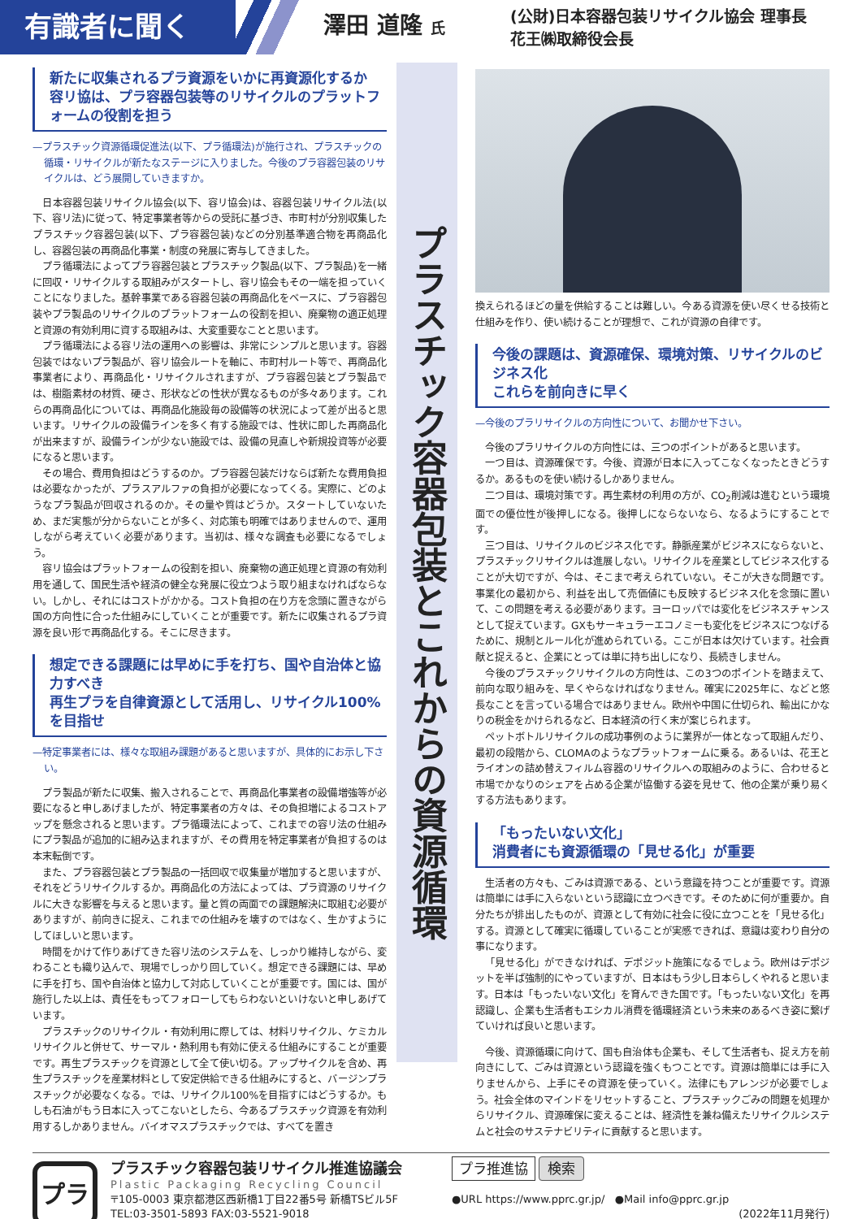有識者に聞く
澤田 道隆 氏
(公財)日本容器包装リサイクル協会 理事長
花王㈱取締役会長
新たに収集されるプラ資源をいかに再資源化するか
容リ協は、プラ容器包装等のリサイクルのプラットフォームの役割を担う
—プラスチック資源循環促進法(以下、プラ循環法)が施行され、プラスチックの循環・リサイクルが新たなステージに入りました。今後のプラ容器包装のリサイクルは、どう展開していきますか。
日本容器包装リサイクル協会(以下、容リ協会)は、容器包装リサイクル法(以下、容リ法)に従って、特定事業者等からの受託に基づき、市町村が分別収集したプラスチック容器包装(以下、プラ容器包装)などの分別基準適合物を再商品化し、容器包装の再商品化事業・制度の発展に寄与してきました。
プラ循環法によってプラ容器包装とプラスチック製品(以下、プラ製品)を一緒に回収・リサイクルする取組みがスタートし、容リ協会もその一端を担っていくことになりました。基幹事業である容器包装の再商品化をベースに、プラ容器包装やプラ製品のリサイクルのプラットフォームの役割を担い、廃棄物の適正処理と資源の有効利用に資する取組みは、大変重要なことと思います。
プラ循環法による容リ法の運用への影響は、非常にシンプルと思います。容器包装ではないプラ製品が、容リ協会ルートを軸に、市町村ルート等で、再商品化事業者により、再商品化・リサイクルされますが、プラ容器包装とプラ製品では、樹脂素材の材質、硬さ、形状などの性状が異なるものが多々あります。これらの再商品化については、再商品化施設毎の設備等の状況によって差が出ると思います。リサイクルの設備ラインを多く有する施設では、性状に即した再商品化が出来ますが、設備ラインが少ない施設では、設備の見直しや新規投資等が必要になると思います。
その場合、費用負担はどうするのか。プラ容器包装だけならば新たな費用負担は必要なかったが、プラスアルファの負担が必要になってくる。実際に、どのようなプラ製品が回収されるのか。その量や質はどうか。スタートしていないため、まだ実態が分からないことが多く、対応策も明確ではありませんので、運用しながら考えていく必要があります。当初は、様々な調査も必要になるでしょう。
容リ協会はプラットフォームの役割を担い、廃棄物の適正処理と資源の有効利用を通して、国民生活や経済の健全な発展に役立つよう取り組まなければならない。しかし、それにはコストがかかる。コスト負担の在り方を念頭に置きながら国の方向性に合った仕組みにしていくことが重要です。新たに収集されるプラ資源を良い形で再商品化する。そこに尽きます。
想定できる課題には早めに手を打ち、国や自治体と協力すべき
再生プラを自律資源として活用し、リサイクル100%を目指せ
—特定事業者には、様々な取組み課題があると思いますが、具体的にお示し下さい。
プラ製品が新たに収集、搬入されることで、再商品化事業者の設備増強等が必要になると申しあげましたが、特定事業者の方々は、その負担増によるコストアップを懸念されると思います。プラ循環法によって、これまでの容リ法の仕組みにプラ製品が追加的に組み込まれますが、その費用を特定事業者が負担するのは本末転倒です。
また、プラ容器包装とプラ製品の一括回収で収集量が増加すると思いますが、それをどうリサイクルするか。再商品化の方法によっては、プラ資源のリサイクルに大きな影響を与えると思います。量と質の両面での課題解決に取組む必要がありますが、前向きに捉え、これまでの仕組みを壊すのではなく、生かすようにしてほしいと思います。
時間をかけて作りあげてきた容リ法のシステムを、しっかり維持しながら、変わることも織り込んで、現場でしっかり回していく。想定できる課題には、早めに手を打ち、国や自治体と協力して対応していくことが重要です。国には、国が施行した以上は、責任をもってフォローしてもらわないといけないと申しあげています。
プラスチックのリサイクル・有効利用に際しては、材料リサイクル、ケミカルリサイクルと併せて、サーマル・熱利用も有効に使える仕組みにすることが重要です。再生プラスチックを資源として全て使い切る。アップサイクルを含め、再生プラスチックを産業材料として安定供給できる仕組みにすると、バージンプラスチックが必要なくなる。では、リサイクル100%を目指すにはどうするか。もしも石油がもう日本に入ってこないとしたら、今あるプラスチック資源を有効利用するしかありません。バイオマスプラスチックでは、すべてを置き
プラスチック容器包装とこれからの資源循環
換えられるほどの量を供給することは難しい。今ある資源を使い尽くせる技術と仕組みを作り、使い続けることが理想で、これが資源の自律です。
今後の課題は、資源確保、環境対策、リサイクルのビジネス化
これらを前向きに早く
—今後のプラリサイクルの方向性について、お聞かせ下さい。
今後のプラリサイクルの方向性には、三つのポイントがあると思います。
一つ目は、資源確保です。今後、資源が日本に入ってこなくなったときどうするか。あるものを使い続けるしかありません。
二つ目は、環境対策です。再生素材の利用の方が、CO<sub>2</sub>削減は進むという環境面での優位性が後押しになる。後押しにならないなら、なるようにすることです。
三つ目は、リサイクルのビジネス化です。静脈産業がビジネスにならないと、プラスチックリサイクルは進展しない。リサイクルを産業としてビジネス化することが大切ですが、今は、そこまで考えられていない。そこが大きな問題です。事業化の最初から、利益を出して売価値にも反映するビジネス化を念頭に置いて、この問題を考える必要があります。ヨーロッパでは変化をビジネスチャンスとして捉えています。GXもサーキュラーエコノミーも変化をビジネスにつなげるために、規制とルール化が進められている。ここが日本は欠けています。社会貢献と捉えると、企業にとっては単に持ち出しになり、長続きしません。
今後のプラスチックリサイクルの方向性は、この3つのポイントを踏まえて、前向な取り組みを、早くやらなければなりません。確実に2025年に、などと悠長なことを言っている場合ではありません。欧州や中国に仕切られ、輸出にかなりの税金をかけられるなど、日本経済の行く末が案じられます。
ペットボトルリサイクルの成功事例のように業界が一体となって取組んだり、最初の段階から、CLOMAのようなプラットフォームに乗る。あるいは、花王とライオンの詰め替えフィルム容器のリサイクルへの取組みのように、合わせると市場でかなりのシェアを占める企業が協働する姿を見せて、他の企業が乗り易くする方法もあります。
「もったいない文化」
消費者にも資源循環の「見せる化」が重要
生活者の方々も、ごみは資源である、という意識を持つことが重要です。資源は簡単には手に入らないという認識に立つべきです。そのために何が重要か。自分たちが排出したものが、資源として有効に社会に役に立つことを「見せる化」する。資源として確実に循環していることが実感できれば、意識は変わり自分の事になります。
「見せる化」ができなければ、デポジット施策になるでしょう。欧州はデポジットを半ば強制的にやっていますが、日本はもう少し日本らしくやれると思います。日本は「もったいない文化」を育んできた国です。「もったいない文化」を再認識し、企業も生活者もエシカル消費を循環経済という未来のあるべき姿に繋げていければ良いと思います。
今後、資源循環に向けて、国も自治体も企業も、そして生活者も、捉え方を前向きにして、ごみは資源という認識を強くもつことです。資源は簡単には手に入りませんから、上手にその資源を使っていく。法律にもアレンジが必要でしょう。社会全体のマインドをリセットすること、プラスチックごみの問題を処理からリサイクル、資源確保に変えることは、経済性を兼ね備えたリサイクルシステムと社会のサステナビリティに貢献すると思います。
プラ
プラスチック容器包装リサイクル推進協議会
Plastic Packaging Recycling Council
〒105-0003 東京都港区西新橋1丁目22番5号 新橋TSビル5F
TELː03-3501-5893 FAXː03-5521-9018
プラ推進協 検索
●URL https://www.pprc.gr.jp/ ●Mail info@pprc.gr.jp
(2022年11月発行)